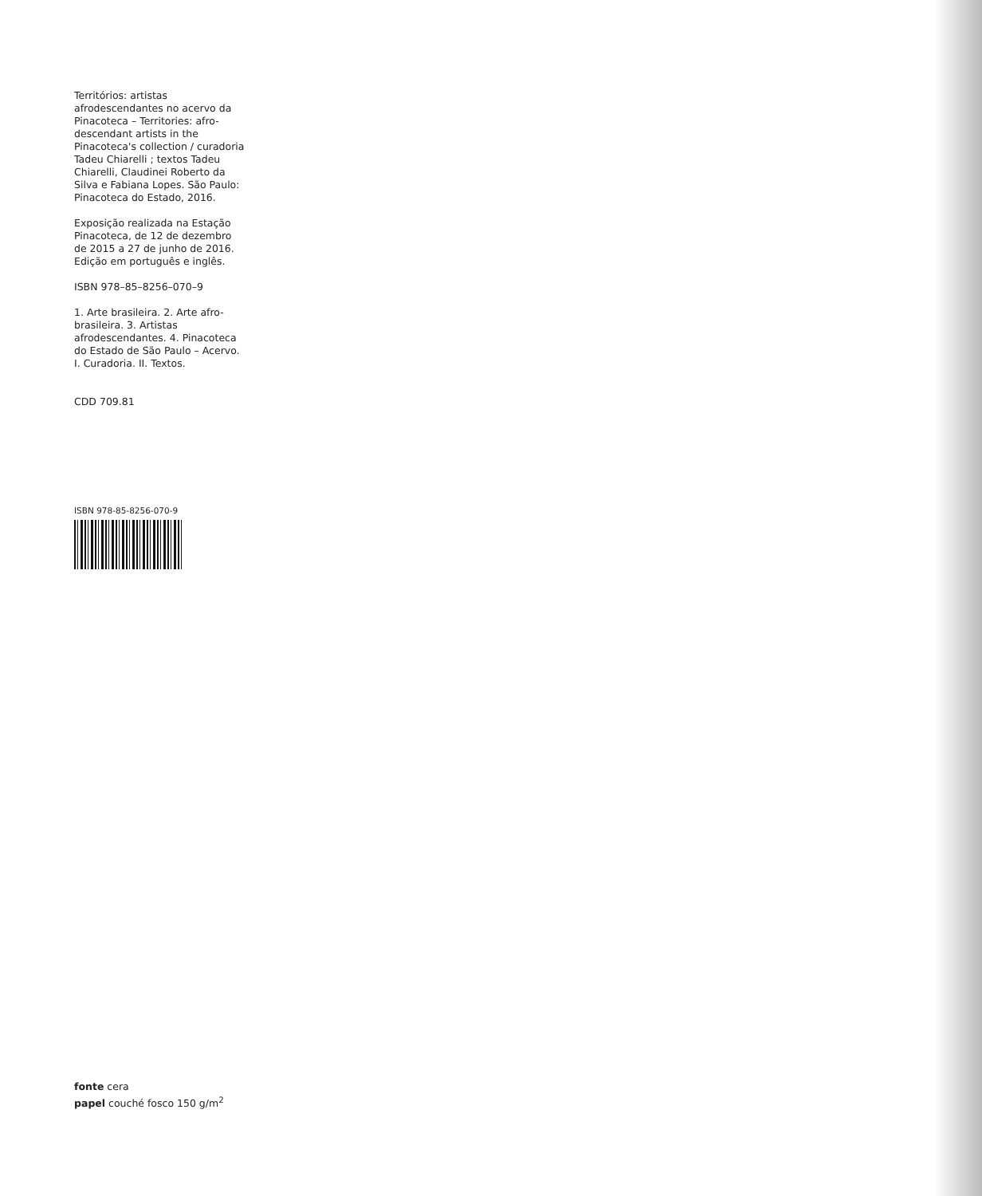Territórios: artistas afrodescendantes no acervo da Pinacoteca – Territories: afro-descendant artists in the Pinacoteca's collection / curadoria Tadeu Chiarelli ; textos Tadeu Chiarelli, Claudinei Roberto da Silva e Fabiana Lopes. São Paulo: Pinacoteca do Estado, 2016.
Exposição realizada na Estação Pinacoteca, de 12 de dezembro de 2015 a 27 de junho de 2016. Edição em português e inglês.
ISBN 978–85–8256–070–9
1. Arte brasileira. 2. Arte afro-brasileira. 3. Artistas afrodescendantes. 4. Pinacoteca do Estado de São Paulo – Acervo. I. Curadoria. II. Textos.
CDD 709.81
ISBN 978-85-8256-070-9
fonte cera
papel couché fosco 150 g/m<sup>2</sup>